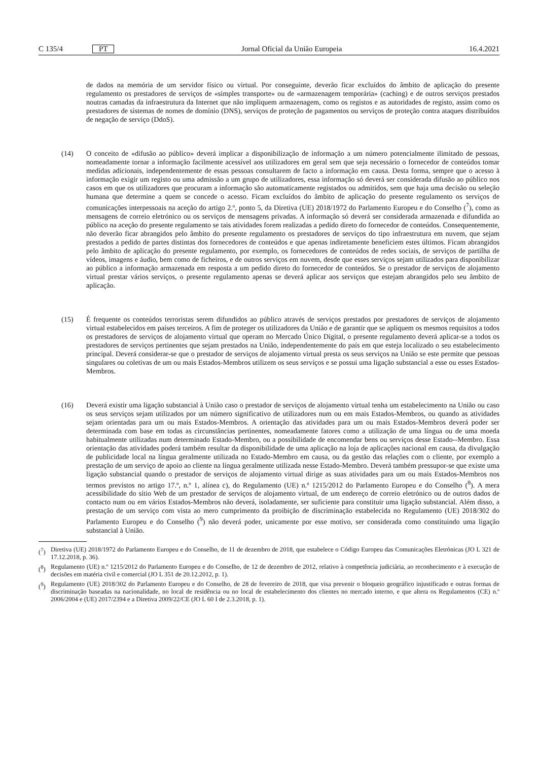C 135/4 PT
Jornal Oficial da União Europeia 16.4.2021
de dados na memória de um servidor físico ou virtual. Por conseguinte, deverão ficar excluídos do âmbito de aplicação do presente regulamento os prestadores de serviços de «simples transporte» ou de «armazenagem temporária» (caching) e de outros serviços prestados noutras camadas da infraestrutura da Internet que não impliquem armazenagem, como os registos e as autoridades de registo, assim como os prestadores de sistemas de nomes de domínio (DNS), serviços de proteção de pagamentos ou serviços de proteção contra ataques distribuídos de negação de serviço (DdoS).
(14) O conceito de «difusão ao público» deverá implicar a disponibilização de informação a um número potencialmente ilimitado de pessoas, nomeadamente tornar a informação facilmente acessível aos utilizadores em geral sem que seja necessário o fornecedor de conteúdos tomar medidas adicionais, independentemente de essas pessoas consultarem de facto a informação em causa. Desta forma, sempre que o acesso à informação exigir um registo ou uma admissão a um grupo de utilizadores, essa informação só deverá ser considerada difusão ao público nos casos em que os utilizadores que procuram a informação são automaticamente registados ou admitidos, sem que haja uma decisão ou seleção humana que determine a quem se concede o acesso. Ficam excluídos do âmbito de aplicação do presente regulamento os serviços de comunicações interpessoais na aceção do artigo 2.º, ponto 5, da Diretiva (UE) 2018/1972 do Parlamento Europeu e do Conselho (<sup>7</sup>), como as mensagens de correio eletrónico ou os serviços de mensagens privadas. A informação só deverá ser considerada armazenada e difundida ao público na aceção do presente regulamento se tais atividades forem realizadas a pedido direto do fornecedor de conteúdos. Consequentemente, não deverão ficar abrangidos pelo âmbito do presente regulamento os prestadores de serviços do tipo infraestrutura em nuvem, que sejam prestados a pedido de partes distintas dos fornecedores de conteúdos e que apenas indiretamente beneficiem estes últimos. Ficam abrangidos pelo âmbito de aplicação do presente regulamento, por exemplo, os fornecedores de conteúdos de redes sociais, de serviços de partilha de vídeos, imagens e áudio, bem como de ficheiros, e de outros serviços em nuvem, desde que esses serviços sejam utilizados para disponibilizar ao público a informação armazenada em resposta a um pedido direto do fornecedor de conteúdos. Se o prestador de serviços de alojamento virtual prestar vários serviços, o presente regulamento apenas se deverá aplicar aos serviços que estejam abrangidos pelo seu âmbito de aplicação.
(15) É frequente os conteúdos terroristas serem difundidos ao público através de serviços prestados por prestadores de serviços de alojamento virtual estabelecidos em países terceiros. A fim de proteger os utilizadores da União e de garantir que se apliquem os mesmos requisitos a todos os prestadores de serviços de alojamento virtual que operam no Mercado Único Digital, o presente regulamento deverá aplicar-se a todos os prestadores de serviços pertinentes que sejam prestados na União, independentemente do país em que esteja localizado o seu estabelecimento principal. Deverá considerar-se que o prestador de serviços de alojamento virtual presta os seus serviços na União se este permite que pessoas singulares ou coletivas de um ou mais Estados-Membros utilizem os seus serviços e se possui uma ligação substancial a esse ou esses Estados-Membros.
(16) Deverá existir uma ligação substancial à União caso o prestador de serviços de alojamento virtual tenha um estabelecimento na União ou caso os seus serviços sejam utilizados por um número significativo de utilizadores num ou em mais Estados-Membros, ou quando as atividades sejam orientadas para um ou mais Estados-Membros. A orientação das atividades para um ou mais Estados-Membros deverá poder ser determinada com base em todas as circunstâncias pertinentes, nomeadamente fatores como a utilização de uma língua ou de uma moeda habitualmente utilizadas num determinado Estado-Membro, ou a possibilidade de encomendar bens ou serviços desse Estado-‑Membro. Essa orientação das atividades poderá também resultar da disponibilidade de uma aplicação na loja de aplicações nacional em causa, da divulgação de publicidade local na língua geralmente utilizada no Estado-Membro em causa, ou da gestão das relações com o cliente, por exemplo a prestação de um serviço de apoio ao cliente na língua geralmente utilizada nesse Estado-Membro. Deverá também pressupor-se que existe uma ligação substancial quando o prestador de serviços de alojamento virtual dirige as suas atividades para um ou mais Estados-Membros nos termos previstos no artigo 17.º, n.º 1, alínea c), do Regulamento (UE) n.º 1215/2012 do Parlamento Europeu e do Conselho (<sup>8</sup>). A mera acessibilidade do sítio Web de um prestador de serviços de alojamento virtual, de um endereço de correio eletrónico ou de outros dados de contacto num ou em vários Estados-Membros não deverá, isoladamente, ser suficiente para constituir uma ligação substancial. Além disso, a prestação de um serviço com vista ao mero cumprimento da proibição de discriminação estabelecida no Regulamento (UE) 2018/302 do Parlamento Europeu e do Conselho (<sup>9</sup>) não deverá poder, unicamente por esse motivo, ser considerada como constituindo uma ligação substancial à União.
(<sup>7</sup>) Diretiva (UE) 2018/1972 do Parlamento Europeu e do Conselho, de 11 de dezembro de 2018, que estabelece o Código Europeu das Comunicações Eletrónicas (JO L 321 de 17.12.2018, p. 36).
(<sup>8</sup>) Regulamento (UE) n.º 1215/2012 do Parlamento Europeu e do Conselho, de 12 de dezembro de 2012, relativo à competência judiciária, ao reconhecimento e à execução de decisões em matéria civil e comercial (JO L 351 de 20.12.2012, p. 1).
(<sup>9</sup>) Regulamento (UE) 2018/302 do Parlamento Europeu e do Conselho, de 28 de fevereiro de 2018, que visa prevenir o bloqueio geográfico injustificado e outras formas de discriminação baseadas na nacionalidade, no local de residência ou no local de estabelecimento dos clientes no mercado interno, e que altera os Regulamentos (CE) n.º 2006/2004 e (UE) 2017/2394 e a Diretiva 2009/22/CE (JO L 60 I de 2.3.2018, p. 1).